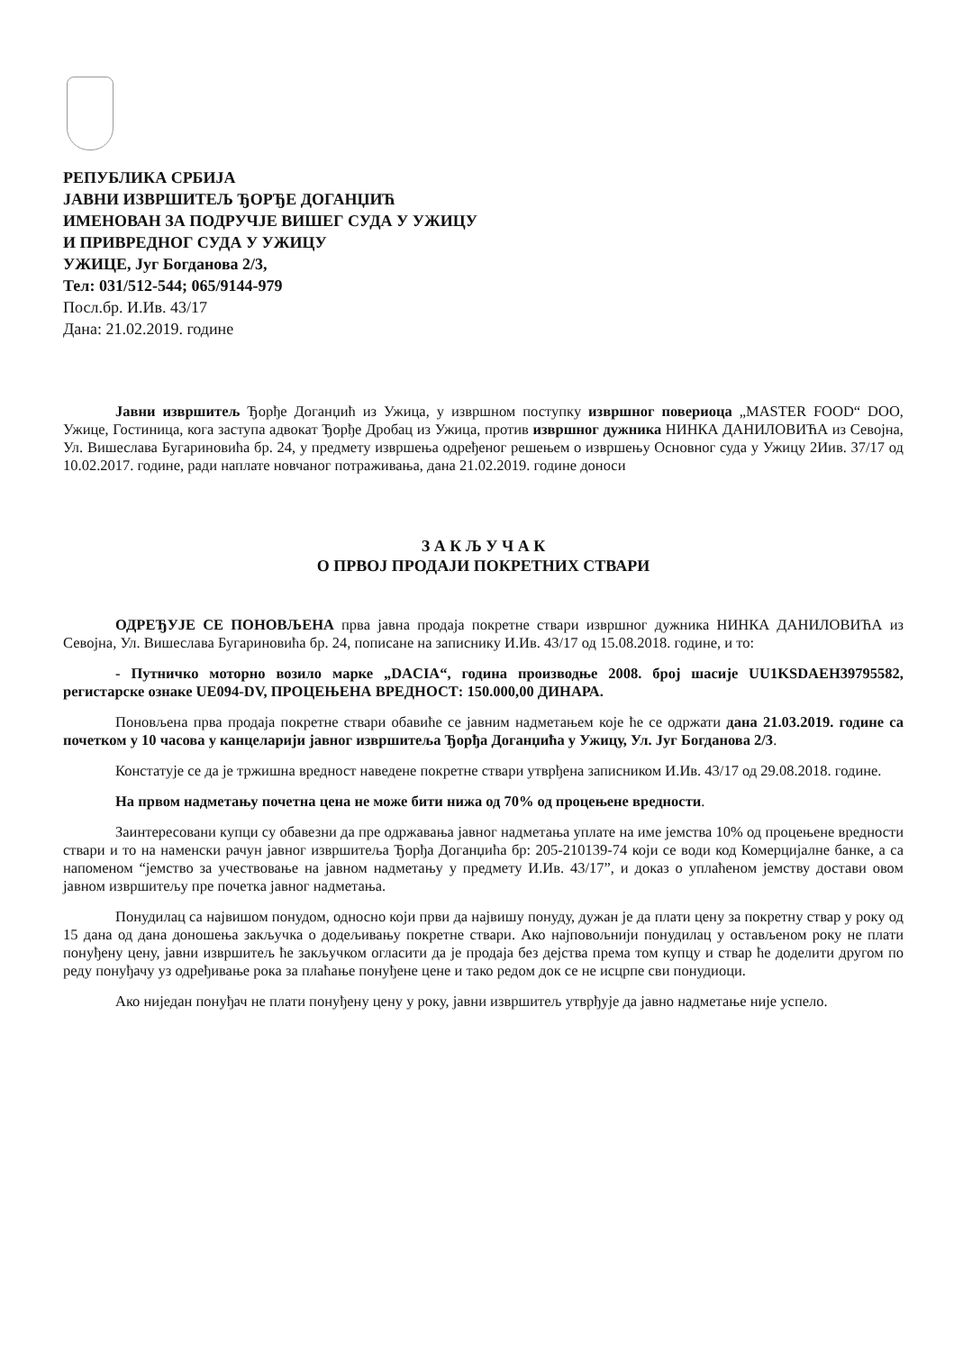РЕПУБЛИКА СРБИЈА
ЈАВНИ ИЗВРШИТЕЉ ЂОРЂЕ ДОГАНЏИЋ
ИМЕНОВАН ЗА ПОДРУЧЈЕ ВИШЕГ СУДА У УЖИЦУ
И ПРИВРЕДНОГ СУДА У УЖИЦУ
УЖИЦЕ, Југ Богданова 2/3,
Тел: 031/512-544; 065/9144-979
Посл.бр. И.Ив. 43/17
Дана: 21.02.2019. године
Јавни извршитељ Ђорђе Доганџић из Ужица, у извршном поступку извршног повериоца „MASTER FOOD“ DOO, Ужице, Гостиница, кога заступа адвокат Ђорђе Дробац из Ужица, против извршног дужника НИНКА ДАНИЛОВИЋА из Севојна, Ул. Вишеслава Бугариновића бр. 24, у предмету извршења одређеног решењем о извршењу Основног суда у Ужицу 2Иив. 37/17 од 10.02.2017. године, ради наплате новчаног потраживања, дана 21.02.2019. године доноси
З А К Љ У Ч А К
О ПРВОЈ ПРОДАЈИ ПОКРЕТНИХ СТВАРИ
ОДРЕЂУЈЕ СЕ ПОНОВЉЕНА прва јавна продаја покретне ствари извршног дужника НИНКА ДАНИЛОВИЋА из Севојна, Ул. Вишеслава Бугариновића бр. 24, пописане на записнику И.Ив. 43/17 од 15.08.2018. године, и то:
- Путничко моторно возило марке „DACIA“, година производње 2008. број шасије UU1KSDAEH39795582, регистарске ознаке UE094-DV, ПРОЦЕЊЕНА ВРЕДНОСТ: 150.000,00 ДИНАРА.
Поновљена прва продаја покретне ствари обавиће се јавним надметањем које ће се одржати дана 21.03.2019. године са почетком у 10 часова у канцеларији јавног извршитеља Ђорђа Доганџића у Ужицу, Ул. Југ Богданова 2/3.
Констатује се да је тржишна вредност наведене покретне ствари утврђена записником И.Ив. 43/17 од 29.08.2018. године.
На првом надметању почетна цена не може бити нижа од 70% од процењене вредности.
Заинтересовани купци су обавезни да пре одржавања јавног надметања уплате на име јемства 10% од процењене вредности ствари и то на наменски рачун јавног извршитеља Ђорђа Доганџића бр: 205-210139-74 који се води код Комерцијалне банке, а са напоменом “јемство за учествовање на јавном надметању у предмету И.Ив. 43/17”, и доказ о уплаћеном јемству достави овом јавном извршитељу пре почетка јавног надметања.
Понудилац са највишом понудом, односно који први да највишу понуду, дужан је да плати цену за покретну ствар у року од 15 дана од дана доношења закључка о додељивању покретне ствари. Ако најповољнији понудилац у остављеном року не плати понуђену цену, јавни извршитељ ће закључком огласити да је продаја без дејства према том купцу и ствар ће доделити другом по реду понуђачу уз одређивање рока за плаћање понуђене цене и тако редом док се не исцрпе сви понудиоци.
Ако ниједан понуђач не плати понуђену цену у року, јавни извршитељ утврђује да јавно надметање није успело.